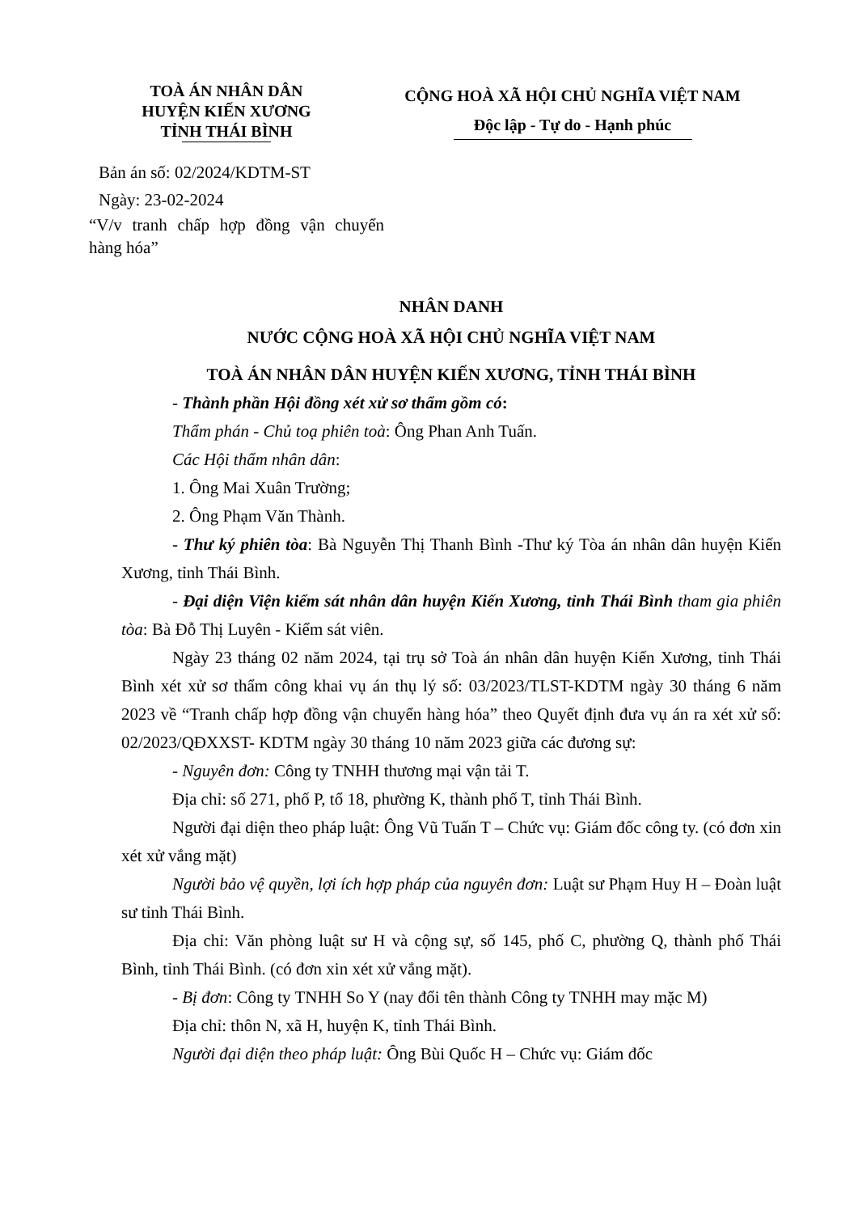TOÀ ÁN NHÂN DÂN
HUYỆN KIẾN XƯƠNG
TỈNH THÁI BÌNH
CỘNG HOÀ XÃ HỘI CHỦ NGHĨA VIỆT NAM
Độc lập - Tự do - Hạnh phúc
Bản án số: 02/2024/KDTM-ST
Ngày: 23-02-2024
“V/v tranh chấp hợp đồng vận chuyển hàng hóa”
NHÂN DANH
NƯỚC CỘNG HOÀ XÃ HỘI CHỦ NGHĨA VIỆT NAM
TOÀ ÁN NHÂN DÂN HUYỆN KIẾN XƯƠNG, TỈNH THÁI BÌNH
- Thành phần Hội đồng xét xử sơ thẩm gồm có:
Thẩm phán - Chủ toạ phiên toà: Ông Phan Anh Tuấn.
Các Hội thẩm nhân dân:
1. Ông Mai Xuân Trường;
2. Ông Phạm Văn Thành.
- Thư ký phiên tòa: Bà Nguyễn Thị Thanh Bình -Thư ký Tòa án nhân dân huyện Kiến Xương, tỉnh Thái Bình.
- Đại diện Viện kiểm sát nhân dân huyện Kiến Xương, tỉnh Thái Bình tham gia phiên tòa: Bà Đỗ Thị Luyên - Kiểm sát viên.
Ngày 23 tháng 02 năm 2024, tại trụ sở Toà án nhân dân huyện Kiến Xương, tỉnh Thái Bình xét xử sơ thẩm công khai vụ án thụ lý số: 03/2023/TLST-KDTM ngày 30 tháng 6 năm 2023 về “Tranh chấp hợp đồng vận chuyển hàng hóa” theo Quyết định đưa vụ án ra xét xử số: 02/2023/QĐXXST- KDTM ngày 30 tháng 10 năm 2023 giữa các đương sự:
- Nguyên đơn: Công ty TNHH thương mại vận tải T.
Địa chỉ: số 271, phố P, tổ 18, phường K, thành phố T, tỉnh Thái Bình.
Người đại diện theo pháp luật: Ông Vũ Tuấn T – Chức vụ: Giám đốc công ty. (có đơn xin xét xử vắng mặt)
Người bảo vệ quyền, lợi ích hợp pháp của nguyên đơn: Luật sư Phạm Huy H – Đoàn luật sư tỉnh Thái Bình.
Địa chỉ: Văn phòng luật sư H và cộng sự, số 145, phố C, phường Q, thành phố Thái Bình, tỉnh Thái Bình. (có đơn xin xét xử vắng mặt).
- Bị đơn: Công ty TNHH So Y (nay đổi tên thành Công ty TNHH may mặc M)
Địa chỉ: thôn N, xã H, huyện K, tỉnh Thái Bình.
Người đại diện theo pháp luật: Ông Bùi Quốc H – Chức vụ: Giám đốc